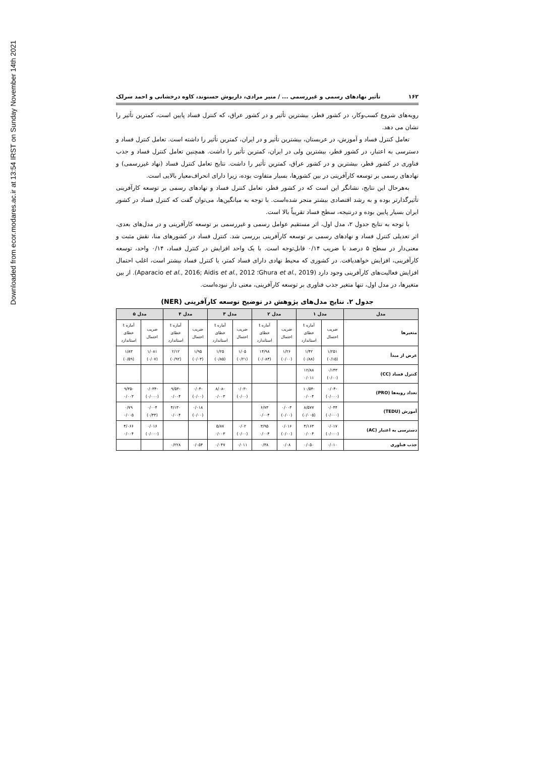Downloaded from ecor.modares.ac.ir at 13:54 IRST on Sunday November 14th 2021
۱۶۲ تأثیر نهادهای رسمی و غیررسمی ... / منیر مرادی، داریوش حسنوند، کاوه درخشانی و احمد سرلک
رویه‌های شروع کسب‌وکار، در کشور قطر، بیشترین تأثیر و در کشور عراق، که کنترل فساد پایین است، کمترین تأثیر را نشان می دهد.
تعامل کنترل فساد و آموزش، در عربستان، بیشترین تأثیر و در ایران، کمترین تأثیر را داشته است. تعامل کنترل فساد و دسترسی به اعتبار، در کشور قطر، بیشترین ولی در ایران، کمترین تأثیر را داشت. همچنین تعامل کنترل فساد و جذب فناوری در کشور قطر، بیشترین و در کشور عراق، کمترین تأثیر را داشت. نتایج تعامل کنترل فساد (نهاد غیررسمی) و نهادهای رسمی بر توسعه کارآفرینی در بین کشورها، بسیار متفاوت بوده، زیرا دارای انحراف‌معیار بالایی است.
به‌هرحال این نتایج، نشانگر این است که در کشور قطر، تعامل کنترل فساد و نهادهای رسمی بر توسعه کارآفرینی تأثیرگذارتر بوده و به رشد اقتصادی بیشتر منجر شده‌است. با توجه به میانگین‌ها، می‌توان گفت که کنترل فساد در کشور ایران بسیار پایین بوده و درنتیجه، سطح فساد تقریباً بالا است.
با توجه به نتایج جدول ۲، مدل اول، اثر مستقیم عوامل رسمی و غیررسمی بر توسعه کارآفرینی و در مدل‌های بعدی، اثر تعدیلی کنترل فساد و نهادهای رسمی بر توسعه کارآفرینی بررسی شد. کنترل فساد در کشورهای منا، نقش مثبت و معنی‌دار در سطح ۵ درصد با ضریب ۰/۱۴ قابل‌توجه است. با یک واحد افزایش در کنترل فساد، ۰/۱۴ واحد، توسعه کارآفرینی، افزایش خواهدیافت. در کشوری که محیط نهادی دارای فساد کمتر، یا کنترل فساد بیشتر است، اغلب احتمال افزایش فعالیت‌های کارآفرینی وجود دارد (Ghura et al., 2019؛ Aparacio et al., 2016; Aidis et al., 2012). از بین متغیرها، در مدل اول، تنها متغیر جذب فناوری بر توسعه کارآفرینی، معنی دار نبوده‌است.
جدول ۲. نتایج مدل‌های پژوهش در توضیح توسعه کارآفرینی (NER)
| مدل | مدل ۱ | | مدل ۲ | | مدل ۳ | | مدل ۴ | | مدل ۵ | |
| --- | --- | --- | --- | --- | --- | --- | --- | --- | --- | --- |
| متغیرها | ضریب احتمال | آماره t خطای استاندارد | ضریب احتمال | آماره t خطای استاندارد | ضریب احتمال | آماره t خطای استاندارد | ضریب احتمال | آماره t خطای استاندارد | ضریب احتمال | آماره t خطای استاندارد |
| عرض از مبدأ | ۱/۲۵۱ (۰/۱۵) | ۱/۴۲ (۰/۸۸) | ۱/۲۶ (۰/۰۰) | ۱۴/۹۸ (۰/۰۸۴) | ۱/۰۵ (۰/۲۱) | ۱/۲۵ (۰/۸۵) | ۱/۹۵ (۰/۰۳) | ۲/۱۲ (۰/۹۲) | ۱/۰۸۱ (۰/۰۷) | ۱/۸۳ (۰/۵۹) |
| کنترل فساد (CC) | ۰/۱۴۳ (۰/۰۰) | ۱۲/۸۸ ۰/۰۱۱ | | | | | | | | |
| تعداد رویه‌ها (PRO) | -۰/۰۴ (۰/۰۰۰) | -۱۰/۵۴ ۰/۰۰۴ | | | -۰/۰۳ (۰/۰۰) | -۸/۰۸ ۰/۰۰۳ | -۰/۰۴ (۰/۰۰) | -۹/۵۳ ۰/۰۰۴ | -۰/۰۳۴ (۰/۰۰۰) | -۹/۳۵ ۰/۰۰۳ |
| آموزش (TEDU) | ۰/۰۴۴ (۰/۰۰۰) | ۸/۵۷۷ (۰/۰۰۵) | ۰/۰۰۳ (۰/۰۰) | ۶/۷۳ ۰/۰۰۴ | | | ۰/۰۱۸ (۰/۰۰) | ۴/۱۳۰ ۰/۰۰۴ | ۰/۰۰۴ (۰/۴۳) | ۰/۷۹ ۰/۰۰۵ |
| دسترسی به اعتبار (AC) | ۰/۰۱۷ (۰/۰۰۰) | ۴/۱۶۳ ۰/۰۰۴ | ۰/۰۱۶ (۰/۰۰) | ۳/۹۵ ۰/۰۰۴ | ۰/۰۲ (۰/۰۰) | ۵/۸۷ ۰/۰۰۳ | | | ۰/۰۱۶ (۰/۰۰۰) | ۴/۰۶۶ ۰/۰۰۴ |
| جذب فناوری | ۰/۰۱۰ | ۰/۰۵۰ | ۰/۰۸ | ۰/۳۸ | ۰/۰۱۱ | ۰/۰۴۷ | ۰/۰۵۴ | ۰/۲۲۸ | | |